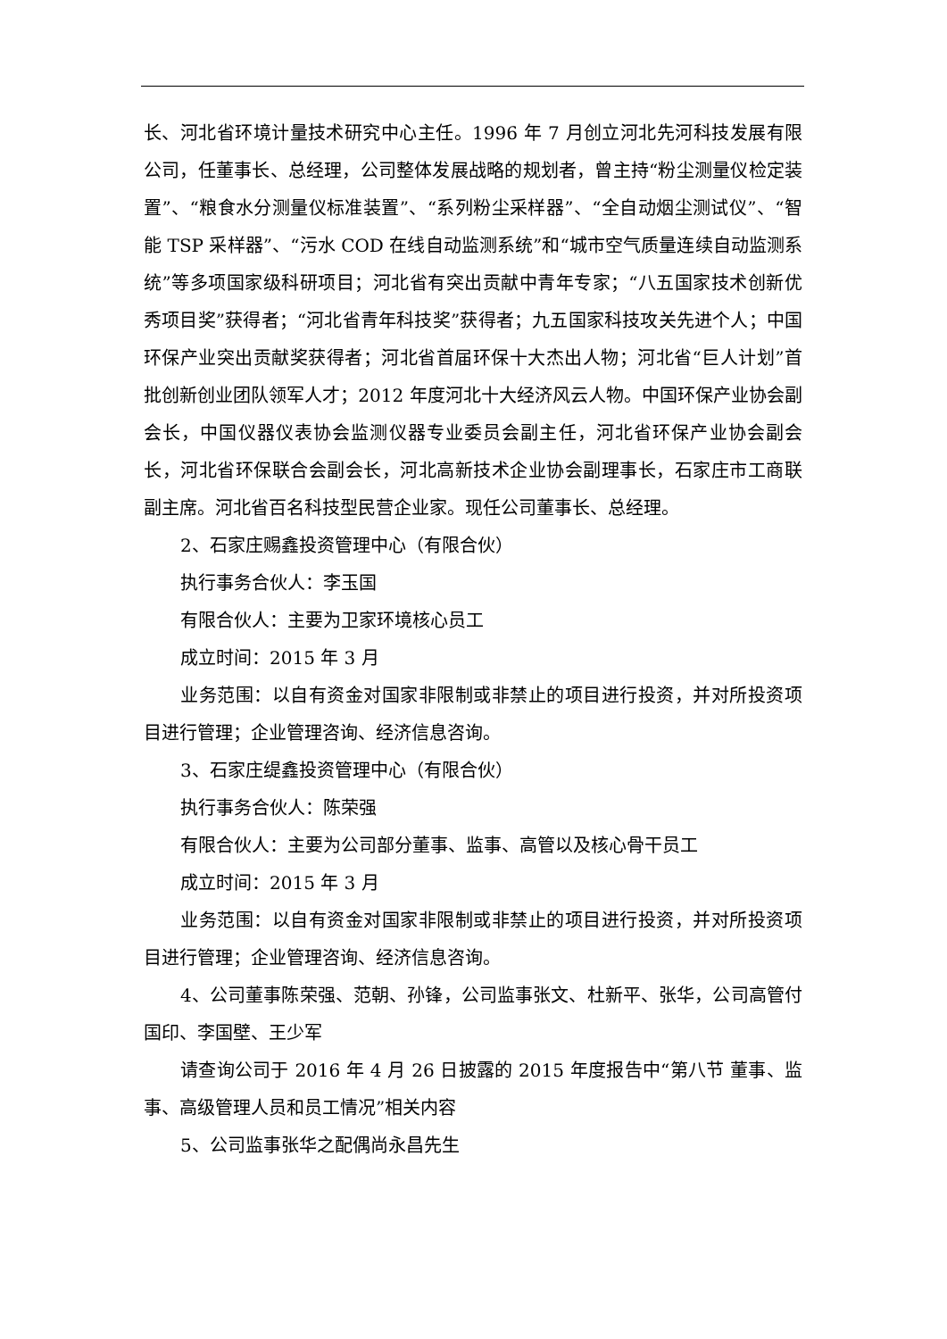长、河北省环境计量技术研究中心主任。1996 年 7 月创立河北先河科技发展有限公司，任董事长、总经理，公司整体发展战略的规划者，曾主持“粉尘测量仪检定装置”、“粮食水分测量仪标准装置”、“系列粉尘采样器”、“全自动烟尘测试仪”、“智能 TSP 采样器”、“污水 COD 在线自动监测系统”和“城市空气质量连续自动监测系统”等多项国家级科研项目；河北省有突出贡献中青年专家；“八五国家技术创新优秀项目奖”获得者；“河北省青年科技奖”获得者；九五国家科技攻关先进个人；中国环保产业突出贡献奖获得者；河北省首届环保十大杰出人物；河北省“巨人计划”首批创新创业团队领军人才；2012 年度河北十大经济风云人物。中国环保产业协会副会长，中国仪器仪表协会监测仪器专业委员会副主任，河北省环保产业协会副会长，河北省环保联合会副会长，河北高新技术企业协会副理事长，石家庄市工商联副主席。河北省百名科技型民营企业家。现任公司董事长、总经理。
2、石家庄赐鑫投资管理中心（有限合伙）
执行事务合伙人：李玉国
有限合伙人：主要为卫家环境核心员工
成立时间：2015 年 3 月
业务范围：以自有资金对国家非限制或非禁止的项目进行投资，并对所投资项目进行管理；企业管理咨询、经济信息咨询。
3、石家庄缇鑫投资管理中心（有限合伙）
执行事务合伙人：陈荣强
有限合伙人：主要为公司部分董事、监事、高管以及核心骨干员工
成立时间：2015 年 3 月
业务范围：以自有资金对国家非限制或非禁止的项目进行投资，并对所投资项目进行管理；企业管理咨询、经济信息咨询。
4、公司董事陈荣强、范朝、孙锋，公司监事张文、杜新平、张华，公司高管付国印、李国壁、王少军
请查询公司于 2016 年 4 月 26 日披露的 2015 年度报告中“第八节 董事、监事、高级管理人员和员工情况”相关内容
5、公司监事张华之配偶尚永昌先生